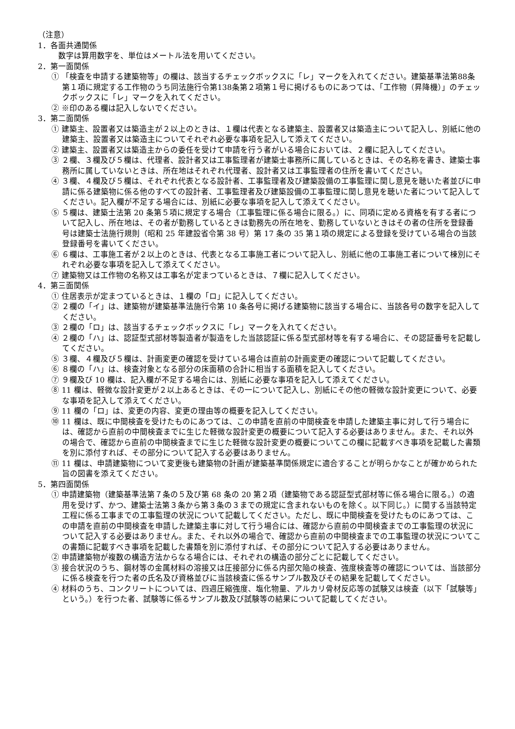（注意）
1．各面共通関係
数字は算用数字を、単位はメートル法を用いてください。
2．第一面関係
① 「検査を申請する建築物等」の欄は、該当するチェックボックスに「レ」マークを入れてください。建築基準法第88条第１項に規定する工作物のうち同法施行令第138条第２項第１号に掲げるものにあつては、「工作物（昇降機）」のチェックボックスに「レ」マークを入れてください。
② ※印のある欄は記入しないでください。
3．第二面関係
① 建築主、設置者又は築造主が２以上のときは、１欄は代表となる建築主、設置者又は築造主について記入し、別紙に他の建築主、設置者又は築造主についてそれぞれ必要な事項を記入して添えてください。
② 建築主、設置者又は築造主からの委任を受けて申請を行う者がいる場合においては、２欄に記入してください。
③ ２欄、３欄及び５欄は、代理者、設計者又は工事監理者が建築士事務所に属しているときは、その名称を書き、建築士事務所に属していないときは、所在地はそれぞれ代理者、設計者又は工事監理者の住所を書いてください。
④ ３欄、４欄及び５欄は、それぞれ代表となる設計者、工事監理者及び建築設備の工事監理に関し意見を聴いた者並びに申請に係る建築物に係る他のすべての設計者、工事監理者及び建築設備の工事監理に関し意見を聴いた者について記入してください。記入欄が不足する場合には、別紙に必要な事項を記入して添えてください。
⑤ ５欄は、建築士法第 20 条第５項に規定する場合（工事監理に係る場合に限る。）に、同項に定める資格を有する者について記入し、所在地は、その者が勤務しているときは勤務先の所在地を、勤務していないときはその者の住所を登録番号は建築士法施行規則（昭和 25 年建設省令第 38 号）第 17 条の 35 第１項の規定による登録を受けている場合の当該登録番号を書いてください。
⑥ ６欄は、工事施工者が２以上のときは、代表となる工事施工者について記入し、別紙に他の工事施工者について棟別にそれぞれ必要な事項を記入して添えてください。
⑦ 建築物又は工作物の名称又は工事名が定まつているときは、７欄に記入してください。
4．第三面関係
① 住居表示が定まつているときは、１欄の「ロ」に記入してください。
② ２欄の「イ」は、建築物が建築基準法施行令第 10 条各号に掲げる建築物に該当する場合に、当該各号の数字を記入してください。
③ ２欄の「ロ」は、該当するチェックボックスに「レ」マークを入れてください。
④ ２欄の「ハ」は、認証型式部材等製造者が製造をした当該認証に係る型式部材等を有する場合に、その認証番号を記載してください。
⑤ ３欄、４欄及び５欄は、計画変更の確認を受けている場合は直前の計画変更の確認について記載してください。
⑥ ８欄の「ハ」は、検査対象となる部分の床面積の合計に相当する面積を記入してください。
⑦ ９欄及び 10 欄は、記入欄が不足する場合には、別紙に必要な事項を記入して添えてください。
⑧ 11 欄は、軽微な設計変更が２以上あるときは、その一について記入し、別紙にその他の軽微な設計変更について、必要な事項を記入して添えてください。
⑨ 11 欄の「ロ」は、変更の内容、変更の理由等の概要を記入してください。
⑩ 11 欄は、既に中間検査を受けたものにあつては、この申請を直前の中間検査を申請した建築主事に対して行う場合には、確認から直前の中間検査までに生じた軽微な設計変更の概要について記入する必要はありません。また、それ以外の場合で、確認から直前の中間検査までに生じた軽微な設計変更の概要についてこの欄に記載すべき事項を記載した書類を別に添付すれば、その部分について記入する必要はありません。
⑪ 11 欄は、申請建築物について変更後も建築物の計画が建築基準関係規定に適合することが明らかなことが確かめられた旨の図書を添えてください。
5．第四面関係
① 申請建築物（建築基準法第７条の５及び第 68 条の 20 第２項（建築物である認証型式部材等に係る場合に限る。）の適用を受けず、かつ、建築士法第３条から第３条の３までの規定に含まれないものを除く。以下同じ。）に関する当該特定工程に係る工事までの工事監理の状況について記載してください。ただし、既に中間検査を受けたものにあつては、この申請を直前の中間検査を申請した建築主事に対して行う場合には、確認から直前の中間検査までの工事監理の状況について記入する必要はありません。また、それ以外の場合で、確認から直前の中間検査までの工事監理の状況についてこの書類に記載すべき事項を記載した書類を別に添付すれば、その部分について記入する必要はありません。
② 申請建築物が複数の構造方法からなる場合には、それぞれの構造の部分ごとに記載してください。
③ 接合状況のうち、鋼材等の金属材料の溶接又は圧接部分に係る内部欠陥の検査、強度検査等の確認については、当該部分に係る検査を行つた者の氏名及び資格並びに当該検査に係るサンプル数及びその結果を記載してください。
④ 材料のうち、コンクリートについては、四週圧縮強度、塩化物量、アルカリ骨材反応等の試験又は検査（以下「試験等」という。）を行つた者、試験等に係るサンプル数及び試験等の結果について記載してください。